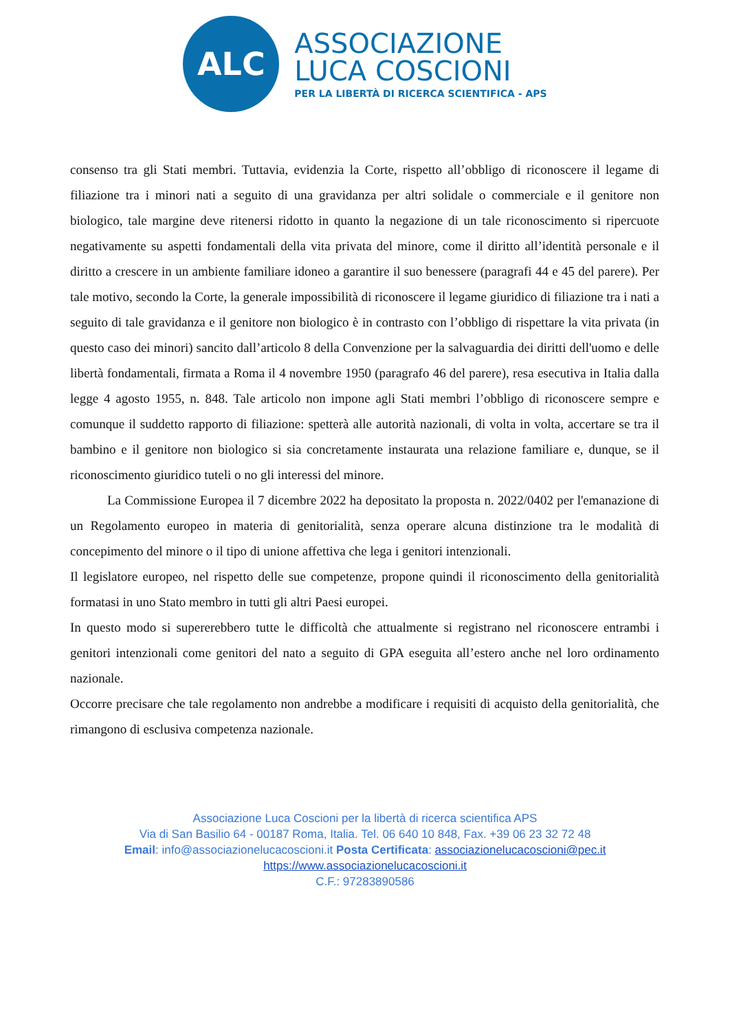ALC
ASSOCIAZIONE
LUCA COSCIONI
PER LA LIBERTÀ DI RICERCA SCIENTIFICA - APS
consenso tra gli Stati membri. Tuttavia, evidenzia la Corte, rispetto all’obbligo di riconoscere il legame di filiazione tra i minori nati a seguito di una gravidanza per altri solidale o commerciale e il genitore non biologico, tale margine deve ritenersi ridotto in quanto la negazione di un tale riconoscimento si ripercuote negativamente su aspetti fondamentali della vita privata del minore, come il diritto all’identità personale e il diritto a crescere in un ambiente familiare idoneo a garantire il suo benessere (paragrafi 44 e 45 del parere). Per tale motivo, secondo la Corte, la generale impossibilità di riconoscere il legame giuridico di filiazione tra i nati a seguito di tale gravidanza e il genitore non biologico è in contrasto con l’obbligo di rispettare la vita privata (in questo caso dei minori) sancito dall’articolo 8 della Convenzione per la salvaguardia dei diritti dell'uomo e delle libertà fondamentali, firmata a Roma il 4 novembre 1950 (paragrafo 46 del parere), resa esecutiva in Italia dalla legge 4 agosto 1955, n. 848. Tale articolo non impone agli Stati membri l’obbligo di riconoscere sempre e comunque il suddetto rapporto di filiazione: spetterà alle autorità nazionali, di volta in volta, accertare se tra il bambino e il genitore non biologico si sia concretamente instaurata una relazione familiare e, dunque, se il riconoscimento giuridico tuteli o no gli interessi del minore.
La Commissione Europea il 7 dicembre 2022 ha depositato la proposta n. 2022/0402 per l'emanazione di un Regolamento europeo in materia di genitorialità, senza operare alcuna distinzione tra le modalità di concepimento del minore o il tipo di unione affettiva che lega i genitori intenzionali.
Il legislatore europeo, nel rispetto delle sue competenze, propone quindi il riconoscimento della genitorialità formatasi in uno Stato membro in tutti gli altri Paesi europei.
In questo modo si supererebbero tutte le difficoltà che attualmente si registrano nel riconoscere entrambi i genitori intenzionali come genitori del nato a seguito di GPA eseguita all’estero anche nel loro ordinamento nazionale.
Occorre precisare che tale regolamento non andrebbe a modificare i requisiti di acquisto della genitorialità, che rimangono di esclusiva competenza nazionale.
Associazione Luca Coscioni per la libertà di ricerca scientifica APS
Via di San Basilio 64 - 00187 Roma, Italia. Tel. 06 640 10 848, Fax. +39 06 23 32 72 48
Email: info@associazionelucacoscioni.it Posta Certificata: associazionelucacoscioni@pec.it
https://www.associazionelucacoscioni.it
C.F.: 97283890586